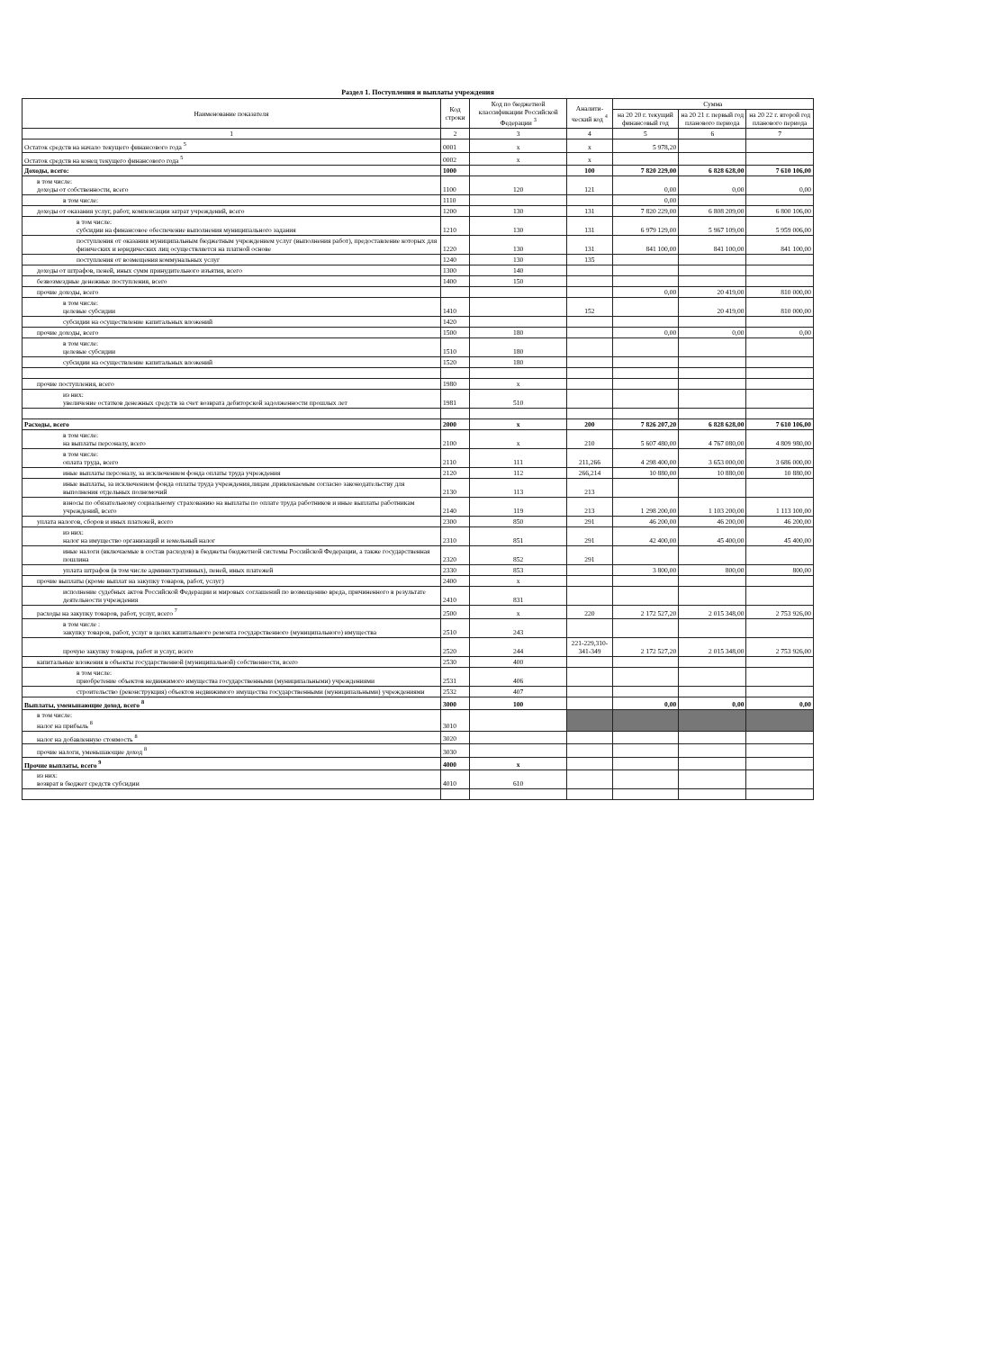Раздел 1. Поступления и выплаты учреждения
| Наименование показателя | Код строки | Код по бюджетной классификации Российской Федерации <sup>3</sup> | Аналити-ческий код <sup>4</sup> | Сумма | | |
| --- | --- | --- | --- | --- | --- | --- |
| | | | | на 20 20 г. текущий финансовый год | на 20 21 г. первый год планового периода | на 20 22 г. второй год планового периода |
| 1 | 2 | 3 | 4 | 5 | 6 | 7 |
| Остаток средств на начало текущего финансового года <sup>5</sup> | 0001 | x | x | 5 978,20 | | |
| Остаток средств на конец текущего финансового года <sup>5</sup> | 0002 | x | x | | | |
| Доходы, всего: | 1000 | | 100 | 7 820 229,00 | 6 828 628,00 | 7 610 106,00 |
| в том числе: доходы от собственности, всего | 1100 | 120 | 121 | 0,00 | 0,00 | 0,00 |
| в том числе: | 1110 | | | 0,00 | | |
| доходы от оказания услуг, работ, компенсации затрат учреждений, всего | 1200 | 130 | 131 | 7 820 229,00 | 6 808 209,00 | 6 800 106,00 |
| в том числе: субсидии на финансовое обеспечение выполнения муниципального задания | 1210 | 130 | 131 | 6 979 129,00 | 5 967 109,00 | 5 959 006,00 |
| поступления от оказания муниципальным бюджетным учреждением услуг (выполнения работ), предоставление которых для физических и юридических лиц осуществляется на платной основе | 1220 | 130 | 131 | 841 100,00 | 841 100,00 | 841 100,00 |
| поступления от возмещения коммунальных услуг | 1240 | 130 | 135 | | | |
| доходы от штрафов, пеней, иных сумм принудительного изъятия, всего | 1300 | 140 | | | | |
| безвозмездные денежные поступления, всего | 1400 | 150 | | | | |
| прочие доходы, всего | | | | 0,00 | 20 419,00 | 810 000,00 |
| в том числе: целевые субсидии | 1410 | | 152 | | 20 419,00 | 810 000,00 |
| субсидии на осуществление капитальных вложений | 1420 | | | | | |
| прочие доходы, всего | 1500 | 180 | | 0,00 | 0,00 | 0,00 |
| в том числе: целевые субсидии | 1510 | 180 | | | | |
| субсидии на осуществление капитальных вложений | 1520 | 180 | | | | |
| прочие поступления, всего | 1980 | x | | | | |
| из них: увеличение остатков денежных средств за счет возврата дебиторской задолженности прошлых лет | 1981 | 510 | | | | |
| Расходы, всего | 2000 | x | 200 | 7 826 207,20 | 6 828 628,00 | 7 610 106,00 |
| в том числе: на выплаты персоналу, всего | 2100 | x | 210 | 5 607 480,00 | 4 767 080,00 | 4 809 980,00 |
| в том числе: оплата труда, всего | 2110 | 111 | 211,266 | 4 298 400,00 | 3 653 000,00 | 3 686 000,00 |
| иные выплаты персоналу, за исключением фонда оплаты труда учреждения | 2120 | 112 | 266,214 | 10 880,00 | 10 880,00 | 10 880,00 |
| иные выплаты, за исключением фонда оплаты труда учреждения,лицам ,привлекаемым согласно законодательству для выполнения отдельных полномочий | 2130 | 113 | 213 | | | |
| взносы по обязательному социальному страхованию на выплаты по оплате труда работников и иные выплаты работникам учреждений, всего | 2140 | 119 | 213 | 1 298 200,00 | 1 103 200,00 | 1 113 100,00 |
| уплата налогов, сборов и иных платежей, всего | 2300 | 850 | 291 | 46 200,00 | 46 200,00 | 46 200,00 |
| из них: налог на имущество организаций и земельный налог | 2310 | 851 | 291 | 42 400,00 | 45 400,00 | 45 400,00 |
| иные налоги (включаемые в состав расходов) в бюджеты бюджетной системы Российской Федерации, а также государственная пошлина | 2320 | 852 | 291 | | | |
| уплата штрафов (в том числе административных), пеней, иных платежей | 2330 | 853 | | 3 800,00 | 800,00 | 800,00 |
| прочие выплаты (кроме выплат на закупку товаров, работ, услуг) | 2400 | x | | | | |
| исполнение судебных актов Российской Федерации и мировых соглашений по возмещению вреда, причиненного в результате деятельности учреждения | 2410 | 831 | | | | |
| расходы на закупку товаров, работ, услуг, всего <sup>7</sup> | 2500 | x | 220 | 2 172 527,20 | 2 015 348,00 | 2 753 926,00 |
| в том числе : закупку товаров, работ, услуг в целях капитального ремонта государственного (муниципального) имущества | 2510 | 243 | | | | |
| прочую закупку товаров, работ и услуг, всего | 2520 | 244 | 221-229,310-341-349 | 2 172 527,20 | 2 015 348,00 | 2 753 926,00 |
| капитальные вложения в объекты государственной (муниципальной) собственности, всего | 2530 | 400 | | | | |
| в том числе: приобретение объектов недвижимого имущества государственными (муниципальными) учреждениями | 2531 | 406 | | | | |
| строительство (реконструкция) объектов недвижимого имущества государственными (муниципальными) учреждениями | 2532 | 407 | | | | |
| Выплаты, уменьшающие доход, всего <sup>8</sup> | 3000 | 100 | | 0,00 | 0,00 | 0,00 |
| в том числе: налог на прибыль <sup>8</sup> | 3010 | | | | | |
| налог на добавленную стоимость <sup>8</sup> | 3020 | | | | | |
| прочие налоги, уменьшающие доход <sup>8</sup> | 3030 | | | | | |
| Прочие выплаты, всего <sup>9</sup> | 4000 | x | | | | |
| из них: возврат в бюджет средств субсидии | 4010 | 610 | | | | |